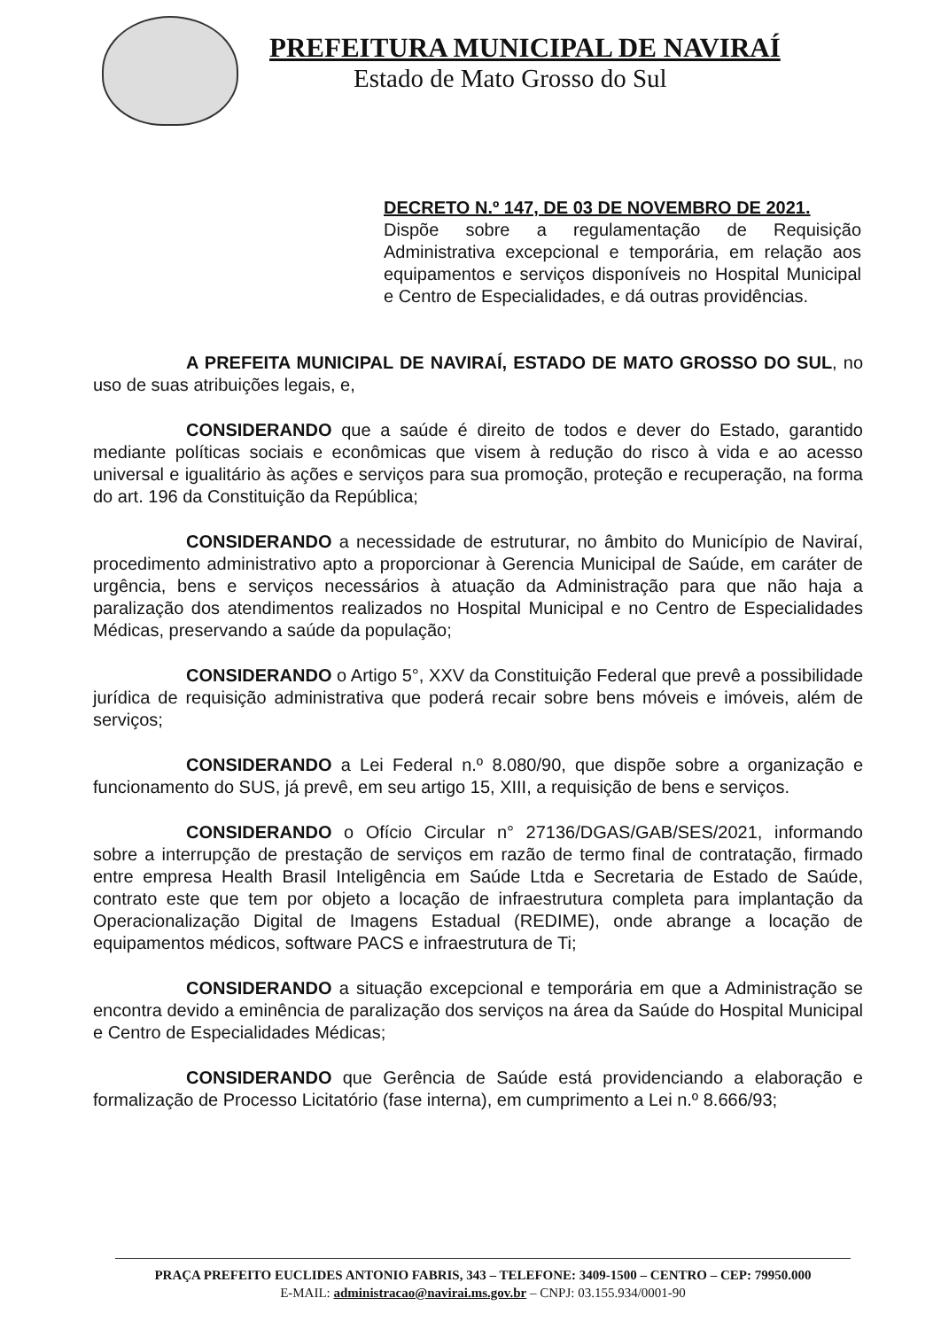PREFEITURA MUNICIPAL DE NAVIRAÍ
Estado de Mato Grosso do Sul
DECRETO N.º 147, DE 03 DE NOVEMBRO DE 2021.
Dispõe sobre a regulamentação de Requisição Administrativa excepcional e temporária, em relação aos equipamentos e serviços disponíveis no Hospital Municipal e Centro de Especialidades, e dá outras providências.
A PREFEITA MUNICIPAL DE NAVIRAÍ, ESTADO DE MATO GROSSO DO SUL, no uso de suas atribuições legais, e,
CONSIDERANDO que a saúde é direito de todos e dever do Estado, garantido mediante políticas sociais e econômicas que visem à redução do risco à vida e ao acesso universal e igualitário às ações e serviços para sua promoção, proteção e recuperação, na forma do art. 196 da Constituição da República;
CONSIDERANDO a necessidade de estruturar, no âmbito do Município de Naviraí, procedimento administrativo apto a proporcionar à Gerencia Municipal de Saúde, em caráter de urgência, bens e serviços necessários à atuação da Administração para que não haja a paralização dos atendimentos realizados no Hospital Municipal e no Centro de Especialidades Médicas, preservando a saúde da população;
CONSIDERANDO o Artigo 5°, XXV da Constituição Federal que prevê a possibilidade jurídica de requisição administrativa que poderá recair sobre bens móveis e imóveis, além de serviços;
CONSIDERANDO a Lei Federal n.º 8.080/90, que dispõe sobre a organização e funcionamento do SUS, já prevê, em seu artigo 15, XIII, a requisição de bens e serviços.
CONSIDERANDO o Ofício Circular n° 27136/DGAS/GAB/SES/2021, informando sobre a interrupção de prestação de serviços em razão de termo final de contratação, firmado entre empresa Health Brasil Inteligência em Saúde Ltda e Secretaria de Estado de Saúde, contrato este que tem por objeto a locação de infraestrutura completa para implantação da Operacionalização Digital de Imagens Estadual (REDIME), onde abrange a locação de equipamentos médicos, software PACS e infraestrutura de Ti;
CONSIDERANDO a situação excepcional e temporária em que a Administração se encontra devido a eminência de paralização dos serviços na área da Saúde do Hospital Municipal e Centro de Especialidades Médicas;
CONSIDERANDO que Gerência de Saúde está providenciando a elaboração e formalização de Processo Licitatório (fase interna), em cumprimento a Lei n.º 8.666/93;
PRAÇA PREFEITO EUCLIDES ANTONIO FABRIS, 343 – TELEFONE: 3409-1500 – CENTRO – CEP: 79950.000
E-MAIL: administracao@navirai.ms.gov.br – CNPJ: 03.155.934/0001-90